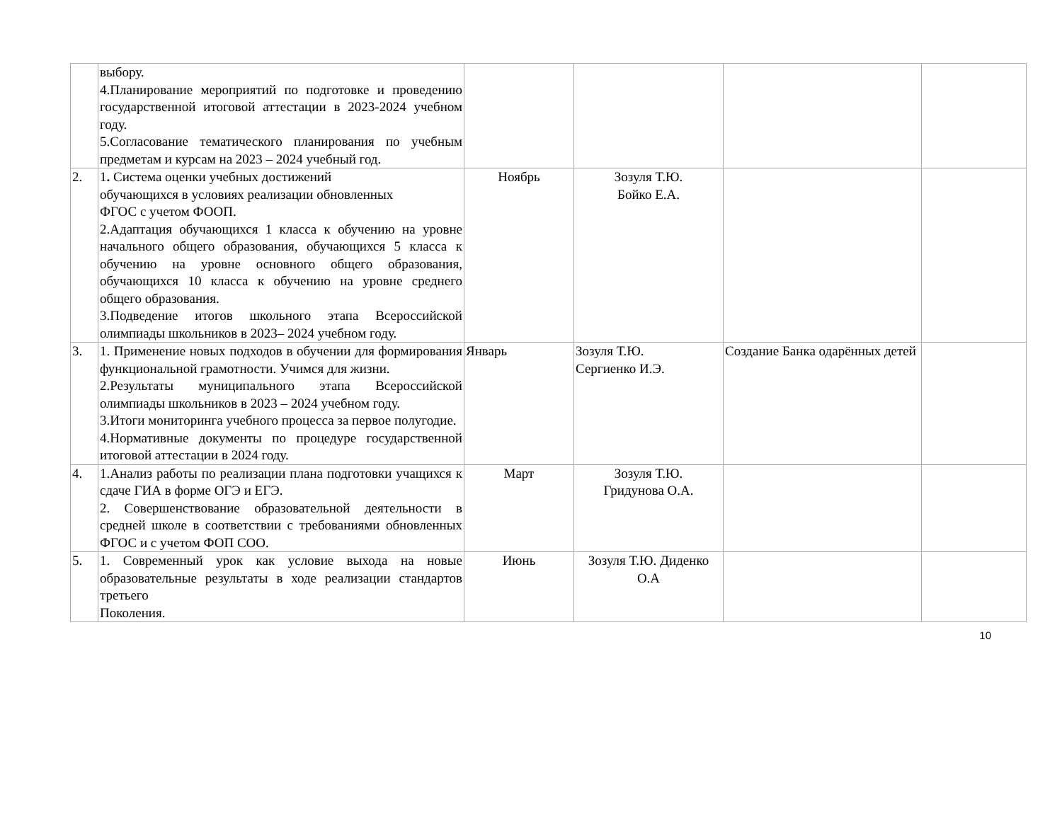| | выбору. 4.Планирование мероприятий по подготовке и проведению государственной итоговой аттестации в 2023-2024 учебном году. 5.Согласование тематического планирования по учебным предметам и курсам на 2023 – 2024 учебный год. | | | | |
| 2. | 1 . Система оценки учебных достижений обучающихся в условиях реализации обновленных ФГОС с учетом ФООП. 2.Адаптация обучающихся 1 класса к обучению на уровне начального общего образования, обучающихся 5 класса к обучению на уровне основного общего образования, обучающихся 10 класса к обучению на уровне среднего общего образования. 3.Подведение итогов школьного этапа Всероссийской олимпиады школьников в 2023– 2024 учебном году. | Ноябрь | Зозуля Т.Ю. Бойко Е.А. | | |
| 3. | 1. Применение новых подходов в обучении для формирования функциональной грамотности. Учимся для жизни. 2.Результаты муниципального этапа Всероссийской олимпиады школьников в 2023 – 2024 учебном году. 3.Итоги мониторинга учебного процесса за первое полугодие. 4.Нормативные документы по процедуре государственной итоговой аттестации в 2024 году. | Январь | Зозуля Т.Ю. Сергиенко И.Э. | Создание Банка одарённых детей | |
| 4. | 1.Анализ работы по реализации плана подготовки учащихся к сдаче ГИА в форме ОГЭ и ЕГЭ. 2. Совершенствование образовательной деятельности в средней школе в соответствии с требованиями обновленных ФГОС и с учетом ФОП СОО. | Март | Зозуля Т.Ю. Гридунова О.А. | | |
| 5. | 1. Современный урок как условие выхода на новые образовательные результаты в ходе реализации стандартов третьего Поколения. | Июнь | Зозуля Т.Ю. Диденко О.А | | |
10